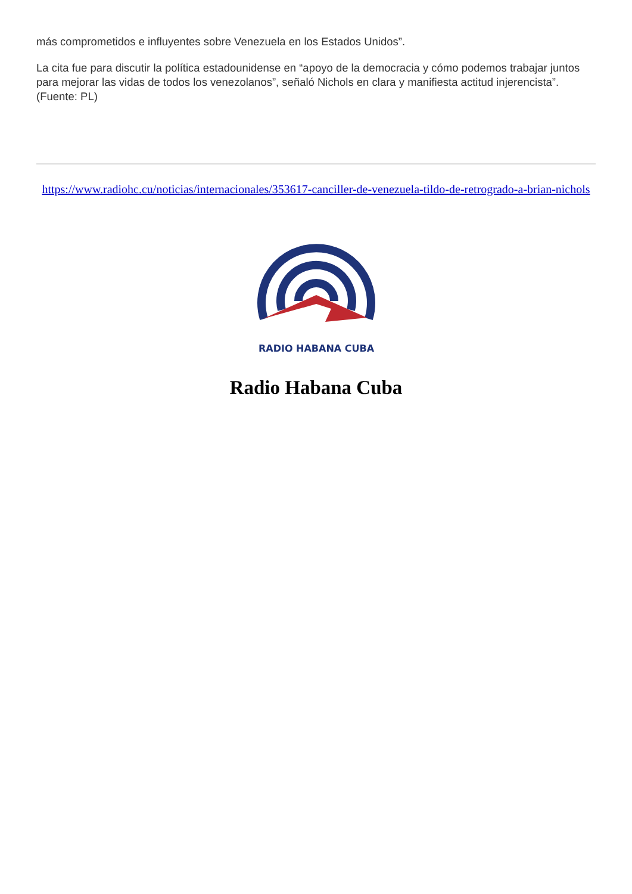más comprometidos e influyentes sobre Venezuela en los Estados Unidos”.
La cita fue para discutir la política estadounidense en “apoyo de la democracia y cómo podemos trabajar juntos para mejorar las vidas de todos los venezolanos”, señaló Nichols en clara y manifiesta actitud injerencista”. (Fuente: PL)
https://www.radiohc.cu/noticias/internacionales/353617-canciller-de-venezuela-tildo-de-retrogrado-a-brian-nichols
RADIO HABANA CUBA
Radio Habana Cuba